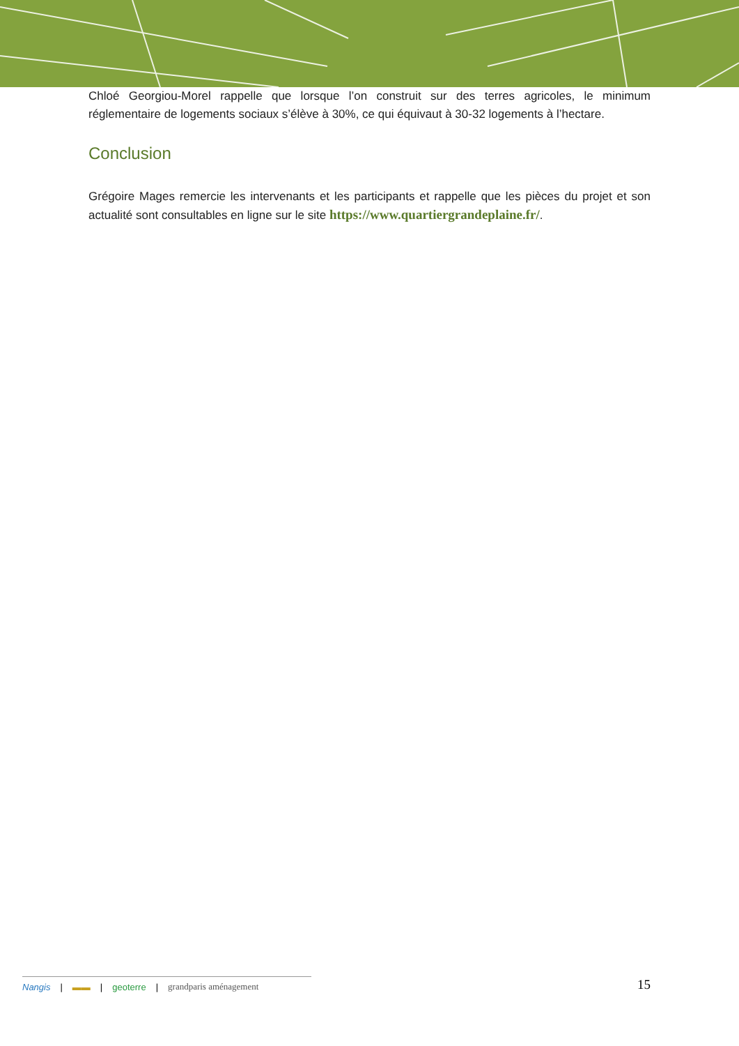Chloé Georgiou-Morel rappelle que lorsque l’on construit sur des terres agricoles, le minimum réglementaire de logements sociaux s’élève à 30%, ce qui équivaut à 30-32 logements à l’hectare.
Conclusion
Grégoire Mages remercie les intervenants et les participants et rappelle que les pièces du projet et son actualité sont consultables en ligne sur le site https://www.quartiergrandeplaine.fr/.
Nangis | ▬▬ | geoterre | grandparis aménagement
15